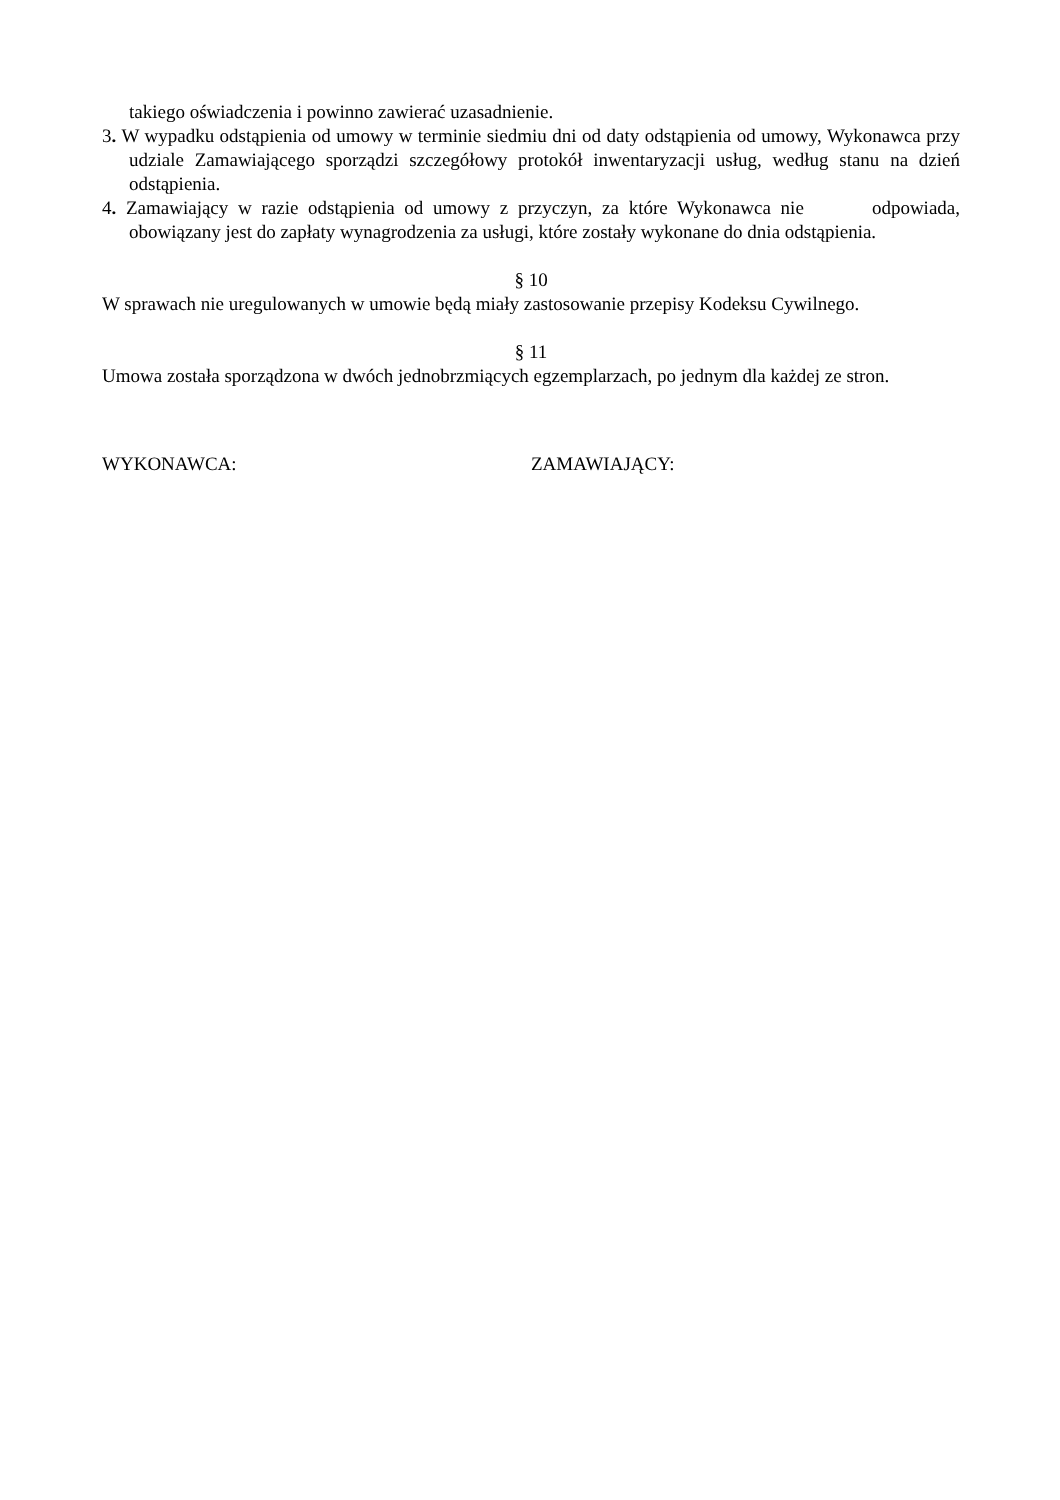takiego oświadczenia i powinno zawierać uzasadnienie.
3. W wypadku odstąpienia od umowy w terminie siedmiu dni od daty odstąpienia od umowy, Wykonawca przy udziale Zamawiającego sporządzi szczegółowy protokół inwentaryzacji usług, według stanu na dzień odstąpienia.
4. Zamawiający w razie odstąpienia od umowy z przyczyn, za które Wykonawca nie odpowiada, obowiązany jest do zapłaty wynagrodzenia za usługi, które zostały wykonane do dnia odstąpienia.
§ 10
W sprawach nie uregulowanych w umowie będą miały zastosowanie przepisy Kodeksu Cywilnego.
§ 11
Umowa została sporządzona w dwóch jednobrzmiących egzemplarzach, po jednym dla każdej ze stron.
WYKONAWCA: ZAMAWIAJĄCY: